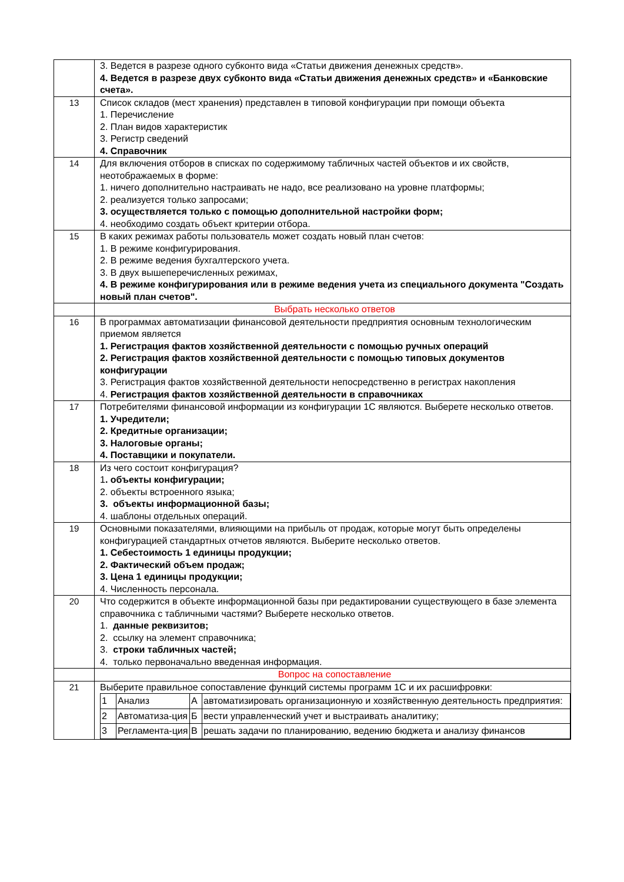| | 3. Ведется в разрезе одного субконто вида «Статьи движения денежных средств». 4. Ведется в разрезе двух субконто вида «Статьи движения денежных средств» и «Банковские счета». |
| 13 | Список складов (мест хранения) представлен в типовой конфигурации при помощи объекта 1. Перечисление 2. План видов характеристик 3. Регистр сведений 4. Справочник |
| 14 | Для включения отборов в списках по содержимому табличных частей объектов и их свойств, неотображаемых в форме: 1. ничего дополнительно настраивать не надо, все реализовано на уровне платформы; 2. реализуется только запросами; 3. осуществляется только с помощью дополнительной настройки форм; 4. необходимо создать объект критерии отбора. |
| 15 | В каких режимах работы пользователь может создать новый план счетов: 1. В режиме конфигурирования. 2. В режиме ведения бухгалтерского учета. 3. В двух вышеперечисленных режимах, 4. В режиме конфигурирования или в режиме ведения учета из специального документа "Создать новый план счетов". |
| | Выбрать несколько ответов |
| 16 | В программах автоматизации финансовой деятельности предприятия основным технологическим приемом является 1. Регистрация фактов хозяйственной деятельности с помощью ручных операций 2. Регистрация фактов хозяйственной деятельности с помощью типовых документов конфигурации 3. Регистрация фактов хозяйственной деятельности непосредственно в регистрах накопления 4. Регистрация фактов хозяйственной деятельности в справочниках |
| 17 | Потребителями финансовой информации из конфигурации 1С являются. Выберете несколько ответов. 1. Учредители; 2. Кредитные организации; 3. Налоговые органы; 4. Поставщики и покупатели. |
| 18 | Из чего состоит конфигурация? 1 . объекты конфигурации; 2. объекты встроенного языка; 3. объекты информационной базы; 4. шаблоны отдельных операций. |
| 19 | Основными показателями, влияющими на прибыль от продаж, которые могут быть определены конфигурацией стандартных отчетов являются. Выберите несколько ответов. 1. Себестоимость 1 единицы продукции; 2. Фактический объем продаж; 3. Цена 1 единицы продукции; 4. Численность персонала. |
| 20 | Что содержится в объекте информационной базы при редактировании существующего в базе элемента справочника с табличными частями? Выберете несколько ответов. 1. данные реквизитов; 2. ссылку на элемент справочника; 3. строки табличных частей; 4. только первоначально введенная информация. |
| | Вопрос на сопоставление |
| 21 | Выберите правильное сопоставление функций системы программ 1С и их расшифровки: / 1 / Анализ / А / автоматизировать организационную и хозяйственную деятельность предприятия: / / 2 / Автоматиза-ция / Б / вести управленческий учет и выстраивать аналитику; / / 3 / Регламента-ция / В / решать задачи по планированию, ведению бюджета и анализу финансов / |